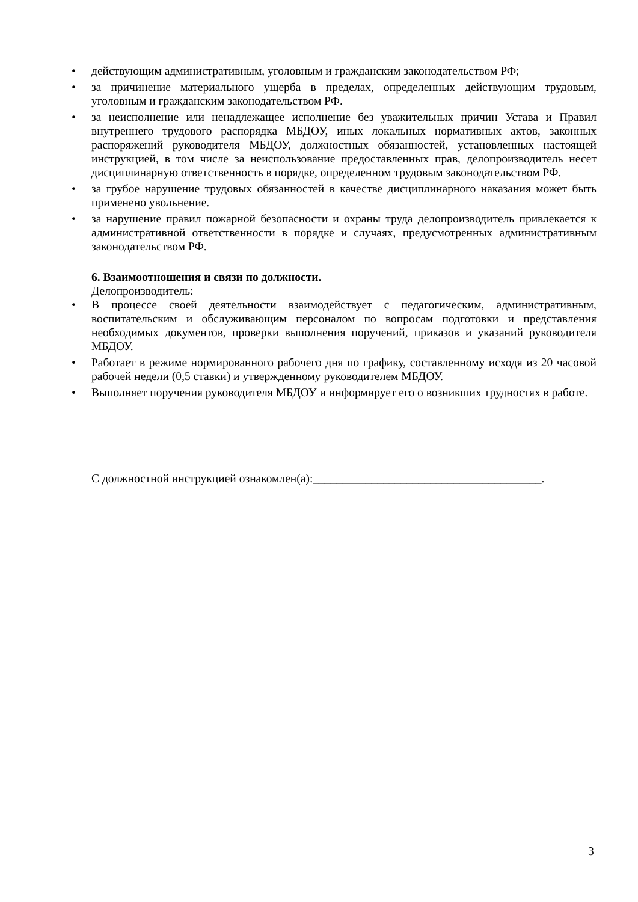• действующим административным, уголовным и гражданским законодательством РФ;
• за причинение материального ущерба в пределах, определенных действующим трудовым, уголовным и гражданским законодательством РФ.
• за неисполнение или ненадлежащее исполнение без уважительных причин Устава и Правил внутреннего трудового распорядка МБДОУ, иных локальных нормативных актов, законных распоряжений руководителя МБДОУ, должностных обязанностей, установленных настоящей инструкцией, в том числе за неиспользование предоставленных прав, делопроизводитель несет дисциплинарную ответственность в порядке, определенном трудовым законодательством РФ.
• за грубое нарушение трудовых обязанностей в качестве дисциплинарного наказания может быть применено увольнение.
• за нарушение правил пожарной безопасности и охраны труда делопроизводитель привлекается к административной ответственности в порядке и случаях, предусмотренных административным законодательством РФ.
6. Взаимоотношения и связи по должности.
Делопроизводитель:
• В процессе своей деятельности взаимодействует с педагогическим, административным, воспитательским и обслуживающим персоналом по вопросам подготовки и представления необходимых документов, проверки выполнения поручений, приказов и указаний руководителя МБДОУ.
• Работает в режиме нормированного рабочего дня по графику, составленному исходя из 20 часовой рабочей недели (0,5 ставки) и утвержденному руководителем МБДОУ.
• Выполняет поручения руководителя МБДОУ и информирует его о возникших трудностях в работе.
С должностной инструкцией ознакомлен(а):_______________________________________.
3